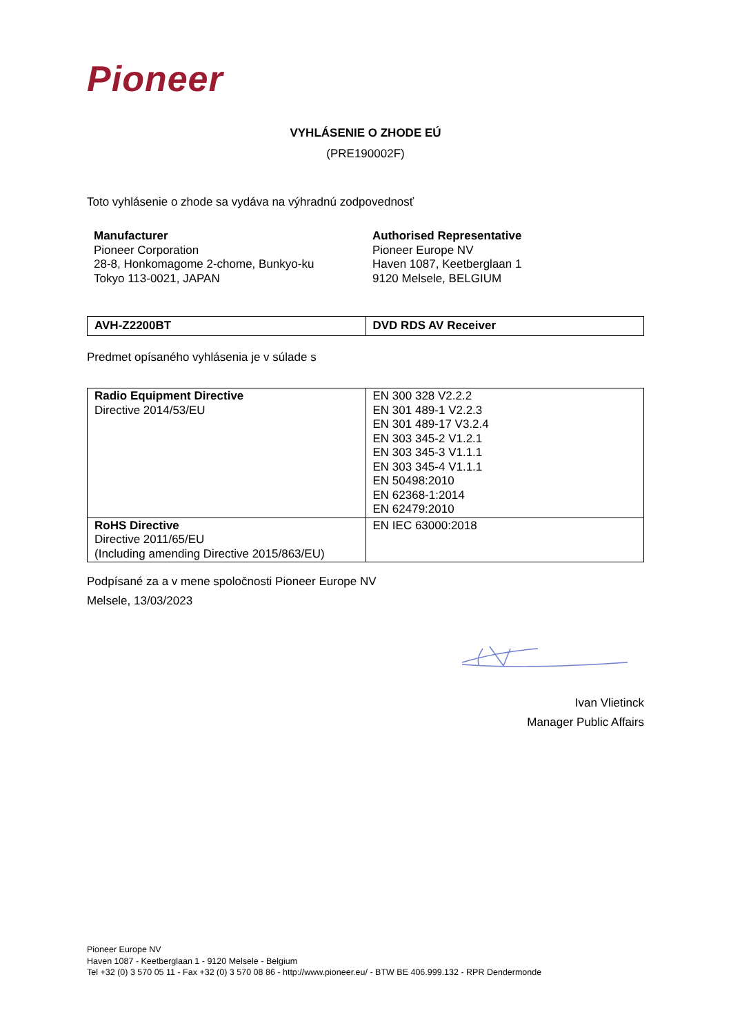Pioneer
VYHLÁSENIE O ZHODE EÚ
(PRE190002F)
Toto vyhlásenie o zhode sa vydáva na výhradnú zodpovednosť
| Manufacturer Pioneer Corporation 28-8, Honkomagome 2-chome, Bunkyo-ku Tokyo 113-0021, JAPAN | Authorised Representative Pioneer Europe NV Haven 1087, Keetberglaan 1 9120 Melsele, BELGIUM |
| AVH-Z2200BT | DVD RDS AV Receiver |
Predmet opísaného vyhlásenia je v súlade s
| Radio Equipment Directive Directive 2014/53/EU | EN 300 328 V2.2.2 EN 301 489-1 V2.2.3 EN 301 489-17 V3.2.4 EN 303 345-2 V1.2.1 EN 303 345-3 V1.1.1 EN 303 345-4 V1.1.1 EN 50498:2010 EN 62368-1:2014 EN 62479:2010 |
| RoHS Directive Directive 2011/65/EU (Including amending Directive 2015/863/EU) | EN IEC 63000:2018 |
Podpísané za a v mene spoločnosti Pioneer Europe NV
Melsele, 13/03/2023
Ivan Vlietinck
Manager Public Affairs
Pioneer Europe NV
Haven 1087 - Keetberglaan 1 - 9120 Melsele - Belgium
Tel +32 (0) 3 570 05 11 - Fax +32 (0) 3 570 08 86 - http://www.pioneer.eu/ - BTW BE 406.999.132 - RPR Dendermonde